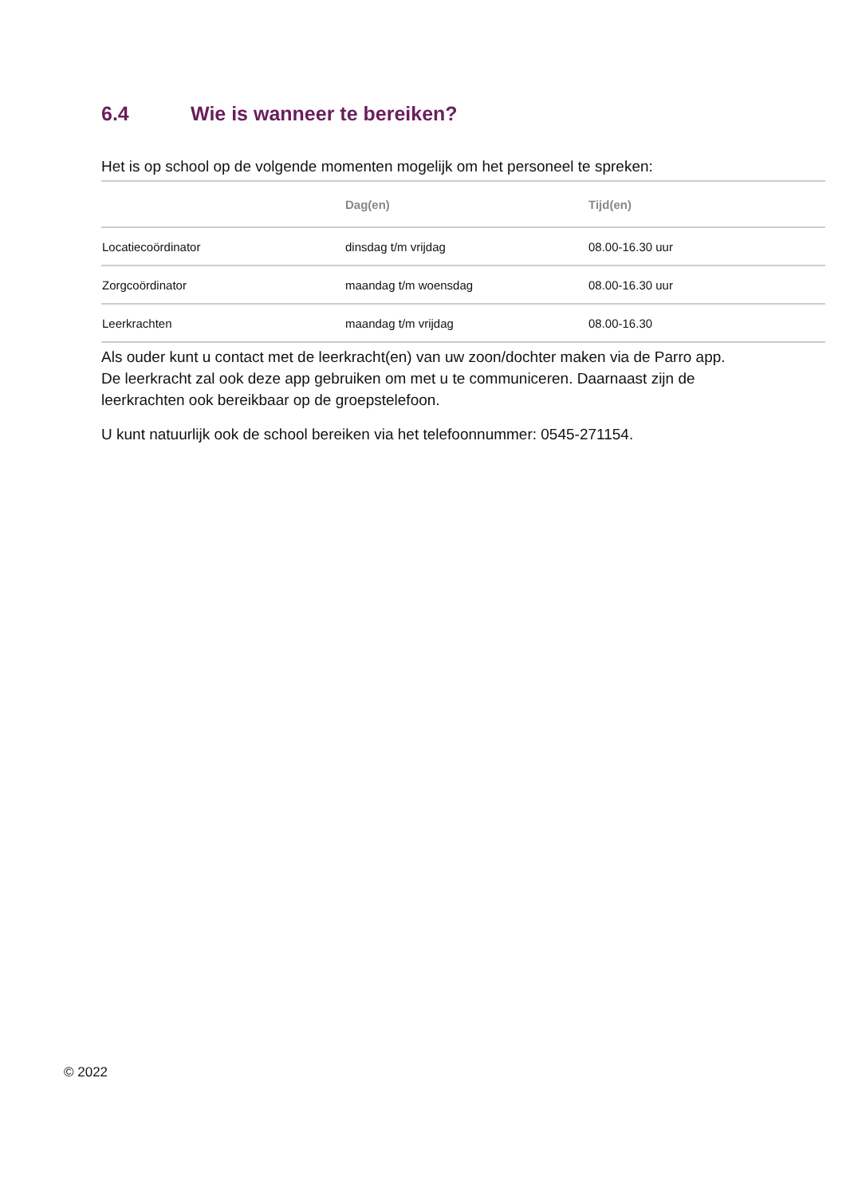6.4 Wie is wanneer te bereiken?
Het is op school op de volgende momenten mogelijk om het personeel te spreken:
| | Dag(en) | Tijd(en) |
| --- | --- | --- |
| Locatiecoördinator | dinsdag t/m vrijdag | 08.00-16.30 uur |
| Zorgcoördinator | maandag t/m woensdag | 08.00-16.30 uur |
| Leerkrachten | maandag t/m vrijdag | 08.00-16.30 |
Als ouder kunt u contact met de leerkracht(en) van uw zoon/dochter maken via de Parro app. De leerkracht zal ook deze app gebruiken om met u te communiceren. Daarnaast zijn de leerkrachten ook bereikbaar op de groepstelefoon.
U kunt natuurlijk ook de school bereiken via het telefoonnummer: 0545-271154.
© 2022